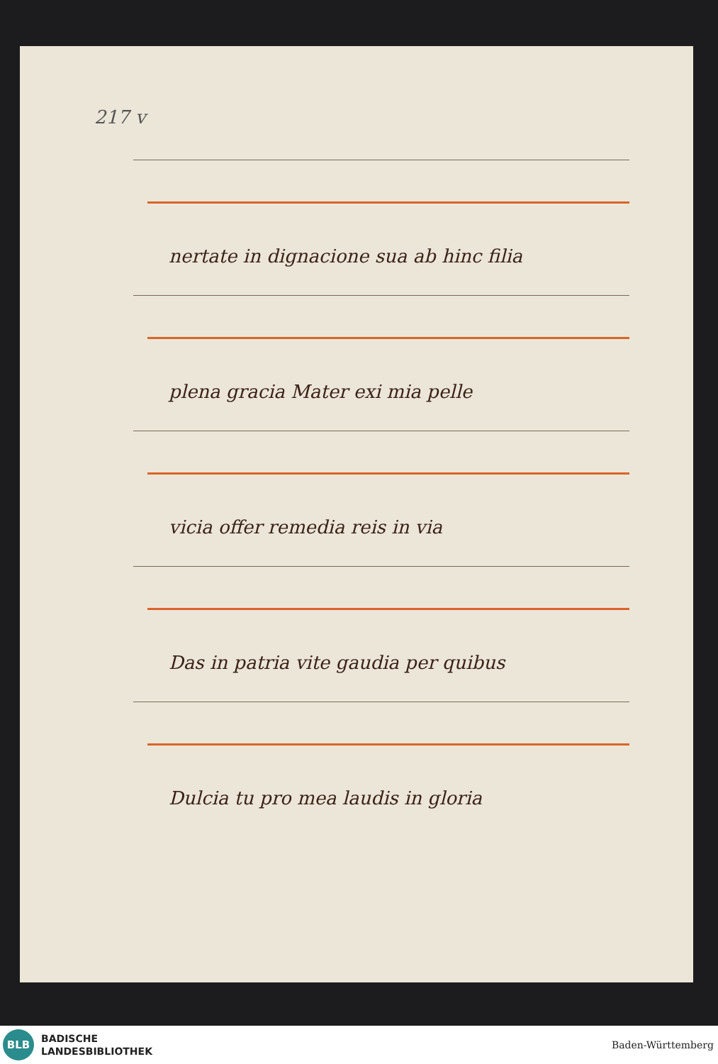217 v
nertate in dignacione sua ab hinc filia
plena gracia Mater exi mia pelle
vicia offer remedia reis in via
Das in patria vite gaudia per quibus
Dulcia tu pro mea laudis in gloria
BLB
BADISCHE
LANDESBIBLIOTHEK
Baden-Württemberg